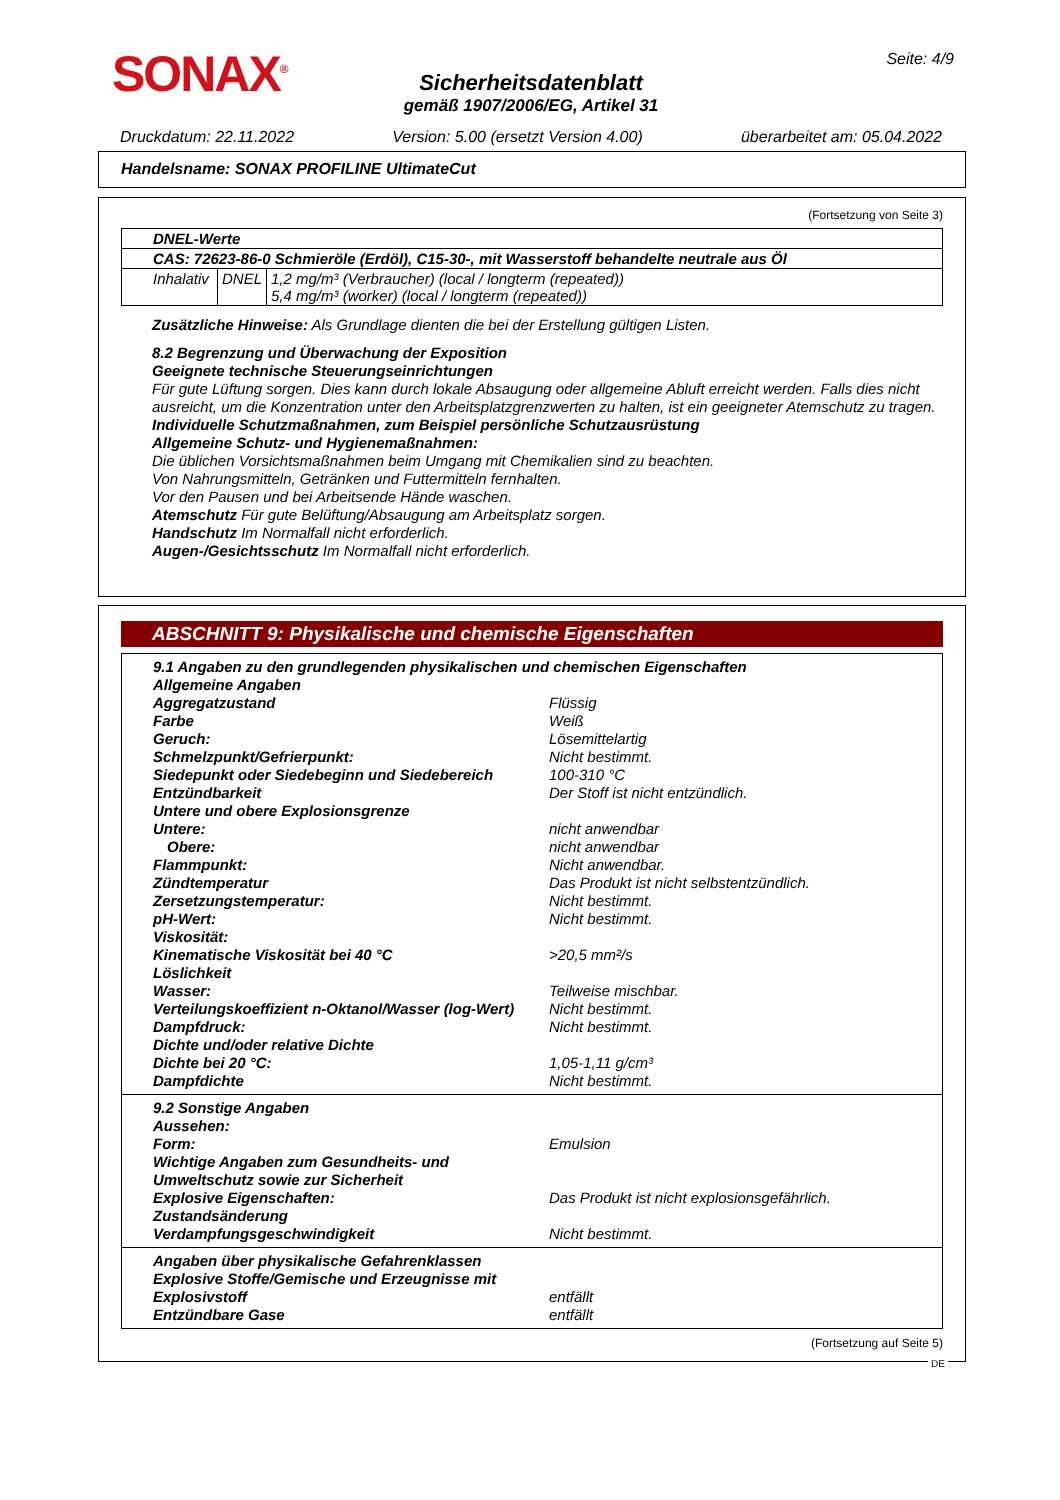SONAX<sup>®</sup> Seite: 4/9
Sicherheitsdatenblatt
gemäß 1907/2006/EG, Artikel 31
Druckdatum: 22.11.2022 Version: 5.00 (ersetzt Version 4.00) überarbeitet am: 05.04.2022
Handelsname: SONAX PROFILINE UltimateCut
(Fortsetzung von Seite 3)
| DNEL-Werte | | |
| CAS: 72623-86-0 Schmieröle (Erdöl), C15-30-, mit Wasserstoff behandelte neutrale aus Öl | | |
| Inhalativ | DNEL | 1,2 mg/m³ (Verbraucher) (local / longterm (repeated)) 5,4 mg/m³ (worker) (local / longterm (repeated)) |
Zusätzliche Hinweise: Als Grundlage dienten die bei der Erstellung gültigen Listen.
8.2 Begrenzung und Überwachung der Exposition
Geeignete technische Steuerungseinrichtungen
Für gute Lüftung sorgen. Dies kann durch lokale Absaugung oder allgemeine Abluft erreicht werden. Falls dies nicht ausreicht, um die Konzentration unter den Arbeitsplatzgrenzwerten zu halten, ist ein geeigneter Atemschutz zu tragen.
Individuelle Schutzmaßnahmen, zum Beispiel persönliche Schutzausrüstung
Allgemeine Schutz- und Hygienemaßnahmen:
Die üblichen Vorsichtsmaßnahmen beim Umgang mit Chemikalien sind zu beachten.
Von Nahrungsmitteln, Getränken und Futtermitteln fernhalten.
Vor den Pausen und bei Arbeitsende Hände waschen.
Atemschutz Für gute Belüftung/Absaugung am Arbeitsplatz sorgen.
Handschutz Im Normalfall nicht erforderlich.
Augen-/Gesichtsschutz Im Normalfall nicht erforderlich.
ABSCHNITT 9: Physikalische und chemische Eigenschaften
9.1 Angaben zu den grundlegenden physikalischen und chemischen Eigenschaften
Allgemeine Angaben
Aggregatzustand Flüssig Farbe Weiß Geruch: Lösemittelartig Schmelzpunkt/Gefrierpunkt: Nicht bestimmt. Siedepunkt oder Siedebeginn und Siedebereich 100-310 °C Entzündbarkeit Der Stoff ist nicht entzündlich. Untere und obere Explosionsgrenze Untere: nicht anwendbar Obere: nicht anwendbar Flammpunkt: Nicht anwendbar. Zündtemperatur Das Produkt ist nicht selbstentzündlich. Zersetzungstemperatur: Nicht bestimmt. pH-Wert: Nicht bestimmt. Viskosität: Kinematische Viskosität bei 40 °C >20,5 mm²/s Löslichkeit Wasser: Teilweise mischbar. Verteilungskoeffizient n-Oktanol/Wasser (log-Wert) Nicht bestimmt. Dampfdruck: Nicht bestimmt. Dichte und/oder relative Dichte Dichte bei 20 °C: 1,05-1,11 g/cm³ Dampfdichte Nicht bestimmt.
9.2 Sonstige Angaben Aussehen: Form: Emulsion Wichtige Angaben zum Gesundheits- und Umweltschutz sowie zur Sicherheit Explosive Eigenschaften: Das Produkt ist nicht explosionsgefährlich. Zustandsänderung Verdampfungsgeschwindigkeit Nicht bestimmt.
Angaben über physikalische Gefahrenklassen Explosive Stoffe/Gemische und Erzeugnisse mit Explosivstoff entfällt Entzündbare Gase entfällt
(Fortsetzung auf Seite 5)
DE